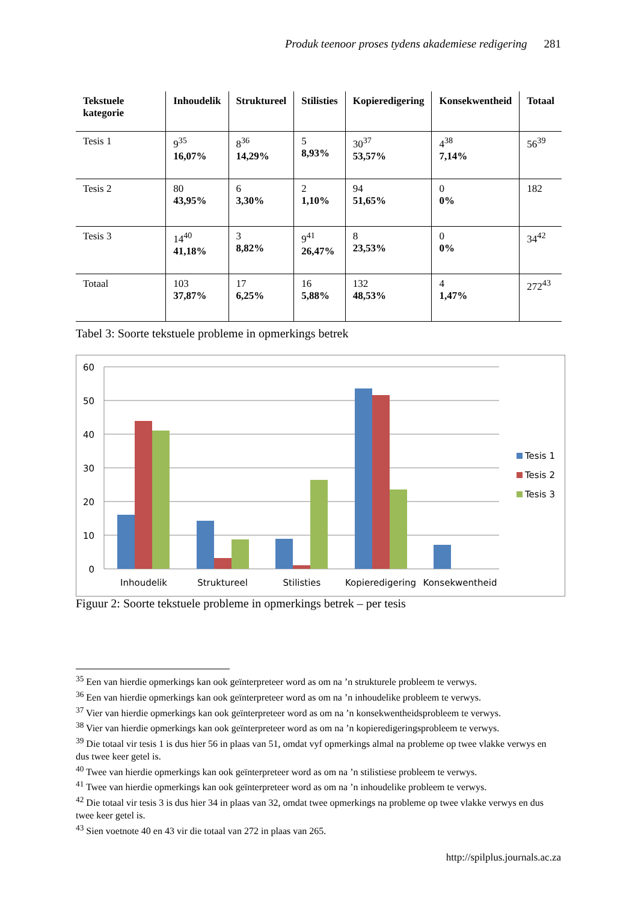Produk teenoor proses tydens akademiese redigering 281
| Tekstuele kategorie | Inhoudelik | Struktureel | Stilisties | Kopieredigering | Konsekwentheid | Totaal |
| --- | --- | --- | --- | --- | --- | --- |
| Tesis 1 | 9<sup>35</sup> 16,07% | 8<sup>36</sup> 14,29% | 5 8,93% | 30<sup>37</sup> 53,57% | 4<sup>38</sup> 7,14% | 56<sup>39</sup> |
| Tesis 2 | 80 43,95% | 6 3,30% | 2 1,10% | 94 51,65% | 0 0% | 182 |
| Tesis 3 | 14<sup>40</sup> 41,18% | 3 8,82% | 9<sup>41</sup> 26,47% | 8 23,53% | 0 0% | 34<sup>42</sup> |
| Totaal | 103 37,87% | 17 6,25% | 16 5,88% | 132 48,53% | 4 1,47% | 272<sup>43</sup> |
Tabel 3: Soorte tekstuele probleme in opmerkings betrek
60
50
40
30
20
10
0
Inhoudelik
Struktureel
Stilisties
Kopieredigering
Konsekwentheid
Tesis 1
Tesis 2
Tesis 3
Figuur 2: Soorte tekstuele probleme in opmerkings betrek – per tesis
<sup>35</sup> Een van hierdie opmerkings kan ook geïnterpreteer word as om na ’n strukturele probleem te verwys.
<sup>36</sup> Een van hierdie opmerkings kan ook geïnterpreteer word as om na ’n inhoudelike probleem te verwys.
<sup>37</sup> Vier van hierdie opmerkings kan ook geïnterpreteer word as om na ’n konsekwentheidsprobleem te verwys.
<sup>38</sup> Vier van hierdie opmerkings kan ook geïnterpreteer word as om na ’n kopieredigeringsprobleem te verwys.
<sup>39</sup> Die totaal vir tesis 1 is dus hier 56 in plaas van 51, omdat vyf opmerkings almal na probleme op twee vlakke verwys en dus twee keer getel is.
<sup>40</sup> Twee van hierdie opmerkings kan ook geïnterpreteer word as om na ’n stilistiese probleem te verwys.
<sup>41</sup> Twee van hierdie opmerkings kan ook geïnterpreteer word as om na ’n inhoudelike probleem te verwys.
<sup>42</sup> Die totaal vir tesis 3 is dus hier 34 in plaas van 32, omdat twee opmerkings na probleme op twee vlakke verwys en dus twee keer getel is.
<sup>43</sup> Sien voetnote 40 en 43 vir die totaal van 272 in plaas van 265.
http://spilplus.journals.ac.za